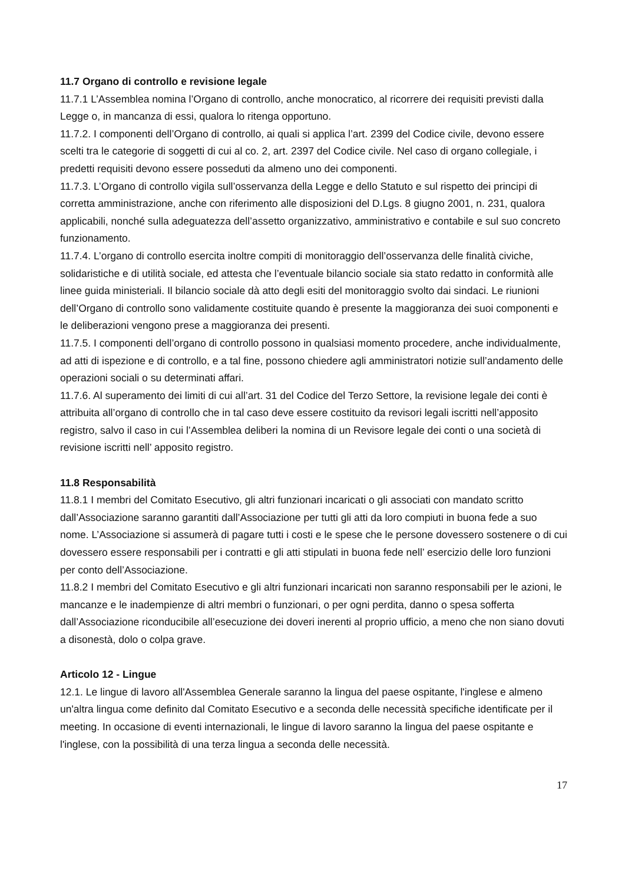11.7 Organo di controllo e revisione legale
11.7.1 L’Assemblea nomina l’Organo di controllo, anche monocratico, al ricorrere dei requisiti previsti dalla Legge o, in mancanza di essi, qualora lo ritenga opportuno.
11.7.2. I componenti dell’Organo di controllo, ai quali si applica l’art. 2399 del Codice civile, devono essere scelti tra le categorie di soggetti di cui al co. 2, art. 2397 del Codice civile. Nel caso di organo collegiale, i predetti requisiti devono essere posseduti da almeno uno dei componenti.
11.7.3. L’Organo di controllo vigila sull’osservanza della Legge e dello Statuto e sul rispetto dei principi di corretta amministrazione, anche con riferimento alle disposizioni del D.Lgs. 8 giugno 2001, n. 231, qualora applicabili, nonché sulla adeguatezza dell’assetto organizzativo, amministrativo e contabile e sul suo concreto funzionamento.
11.7.4. L’organo di controllo esercita inoltre compiti di monitoraggio dell’osservanza delle finalità civiche, solidaristiche e di utilità sociale, ed attesta che l’eventuale bilancio sociale sia stato redatto in conformità alle linee guida ministeriali. Il bilancio sociale dà atto degli esiti del monitoraggio svolto dai sindaci. Le riunioni dell’Organo di controllo sono validamente costituite quando è presente la maggioranza dei suoi componenti e le deliberazioni vengono prese a maggioranza dei presenti.
11.7.5. I componenti dell’organo di controllo possono in qualsiasi momento procedere, anche individualmente, ad atti di ispezione e di controllo, e a tal fine, possono chiedere agli amministratori notizie sull’andamento delle operazioni sociali o su determinati affari.
11.7.6. Al superamento dei limiti di cui all’art. 31 del Codice del Terzo Settore, la revisione legale dei conti è attribuita all’organo di controllo che in tal caso deve essere costituito da revisori legali iscritti nell’apposito registro, salvo il caso in cui l’Assemblea deliberi la nomina di un Revisore legale dei conti o una società di revisione iscritti nell’ apposito registro.
11.8 Responsabilità
11.8.1 I membri del Comitato Esecutivo, gli altri funzionari incaricati o gli associati con mandato scritto dall’Associazione saranno garantiti dall’Associazione per tutti gli atti da loro compiuti in buona fede a suo nome. L’Associazione si assumerà di pagare tutti i costi e le spese che le persone dovessero sostenere o di cui dovessero essere responsabili per i contratti e gli atti stipulati in buona fede nell’ esercizio delle loro funzioni per conto dell’Associazione.
11.8.2 I membri del Comitato Esecutivo e gli altri funzionari incaricati non saranno responsabili per le azioni, le mancanze e le inadempienze di altri membri o funzionari, o per ogni perdita, danno o spesa sofferta dall’Associazione riconducibile all’esecuzione dei doveri inerenti al proprio ufficio, a meno che non siano dovuti a disonestà, dolo o colpa grave.
Articolo 12 - Lingue
12.1. Le lingue di lavoro all'Assemblea Generale saranno la lingua del paese ospitante, l'inglese e almeno un'altra lingua come definito dal Comitato Esecutivo e a seconda delle necessità specifiche identificate per il meeting. In occasione di eventi internazionali, le lingue di lavoro saranno la lingua del paese ospitante e l'inglese, con la possibilità di una terza lingua a seconda delle necessità.
17